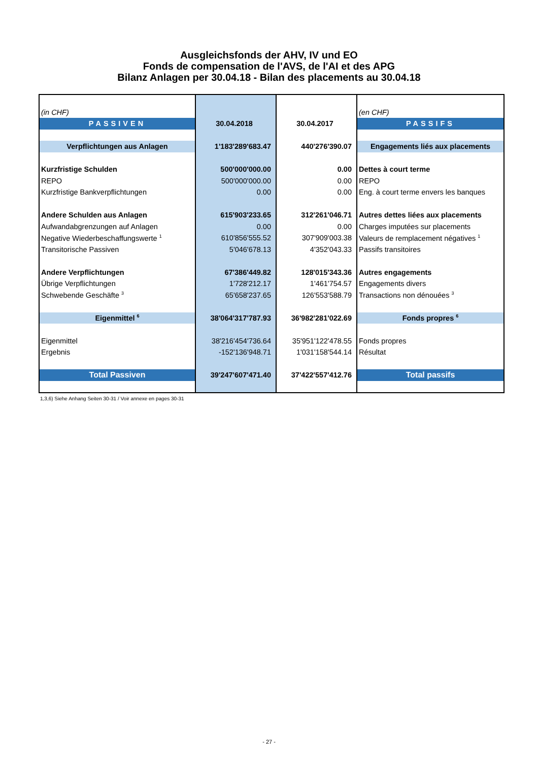Ausgleichsfonds der AHV, IV und EO
Fonds de compensation de l'AVS, de l'AI et des APG
Bilanz Anlagen per 30.04.18 - Bilan des placements au 30.04.18
| (in CHF) | | | (en CHF) |
| PASSIVEN | 30.04.2018 | 30.04.2017 | PASSIFS |
| Verpflichtungen aus Anlagen | 1'183'289'683.47 | 440'276'390.07 | Engagements liés aux placements |
| Kurzfristige Schulden | 500'000'000.00 | 0.00 | Dettes à court terme |
| REPO | 500'000'000.00 | 0.00 | REPO |
| Kurzfristige Bankverpflichtungen | 0.00 | 0.00 | Eng. à court terme envers les banques |
| Andere Schulden aus Anlagen | 615'903'233.65 | 312'261'046.71 | Autres dettes liées aux placements |
| Aufwandabgrenzungen auf Anlagen | 0.00 | 0.00 | Charges imputées sur placements |
| Negative Wiederbeschaffungswerte <sup>1</sup> | 610'856'555.52 | 307'909'003.38 | Valeurs de remplacement négatives <sup>1</sup> |
| Transitorische Passiven | 5'046'678.13 | 4'352'043.33 | Passifs transitoires |
| Andere Verpflichtungen | 67'386'449.82 | 128'015'343.36 | Autres engagements |
| Übrige Verpflichtungen | 1'728'212.17 | 1'461'754.57 | Engagements divers |
| Schwebende Geschäfte <sup>3</sup> | 65'658'237.65 | 126'553'588.79 | Transactions non dénouées <sup>3</sup> |
| Eigenmittel <sup>6</sup> | 38'064'317'787.93 | 36'982'281'022.69 | Fonds propres <sup>6</sup> |
| Eigenmittel | 38'216'454'736.64 | 35'951'122'478.55 | Fonds propres |
| Ergebnis | -152'136'948.71 | 1'031'158'544.14 | Résultat |
| Total Passiven | 39'247'607'471.40 | 37'422'557'412.76 | Total passifs |
1,3,6) Siehe Anhang Seiten 30-31 / Voir annexe en pages 30-31
- 27 -